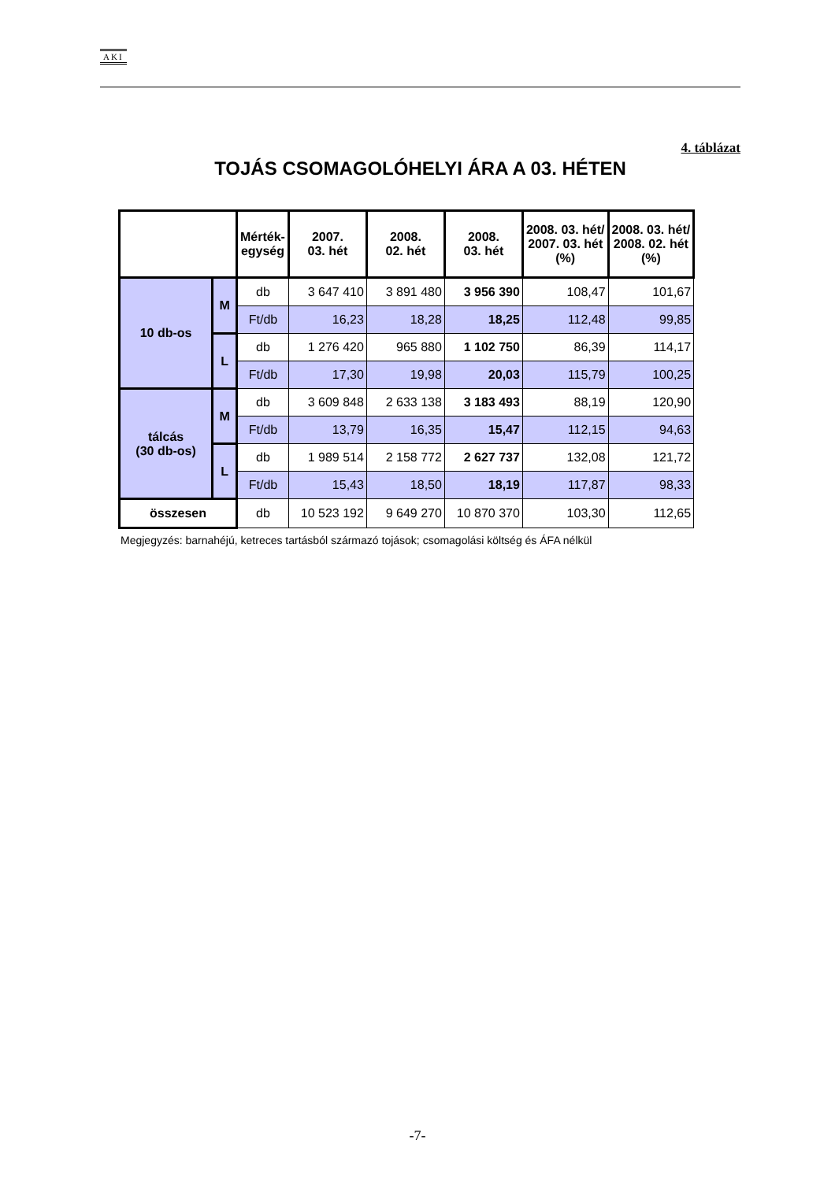AKI
4. táblázat
TOJÁS CSOMAGOLÓHELYI ÁRA A 03. HÉTEN
| | | Mérték- egység | 2007. 03. hét | 2008. 02. hét | 2008. 03. hét | 2008. 03. hét/ 2007. 03. hét (%) | 2008. 03. hét/ 2008. 02. hét (%) |
| --- | --- | --- | --- | --- | --- | --- | --- |
| 10 db-os | M | db | 3 647 410 | 3 891 480 | 3 956 390 | 108,47 | 101,67 |
| | | Ft/db | 16,23 | 18,28 | 18,25 | 112,48 | 99,85 |
| | L | db | 1 276 420 | 965 880 | 1 102 750 | 86,39 | 114,17 |
| | | Ft/db | 17,30 | 19,98 | 20,03 | 115,79 | 100,25 |
| tálcás (30 db-os) | M | db | 3 609 848 | 2 633 138 | 3 183 493 | 88,19 | 120,90 |
| | | Ft/db | 13,79 | 16,35 | 15,47 | 112,15 | 94,63 |
| | L | db | 1 989 514 | 2 158 772 | 2 627 737 | 132,08 | 121,72 |
| | | Ft/db | 15,43 | 18,50 | 18,19 | 117,87 | 98,33 |
| összesen | | db | 10 523 192 | 9 649 270 | 10 870 370 | 103,30 | 112,65 |
Megjegyzés: barnahéjú, ketreces tartásból származó tojások; csomagolási költség és ÁFA nélkül
-7-